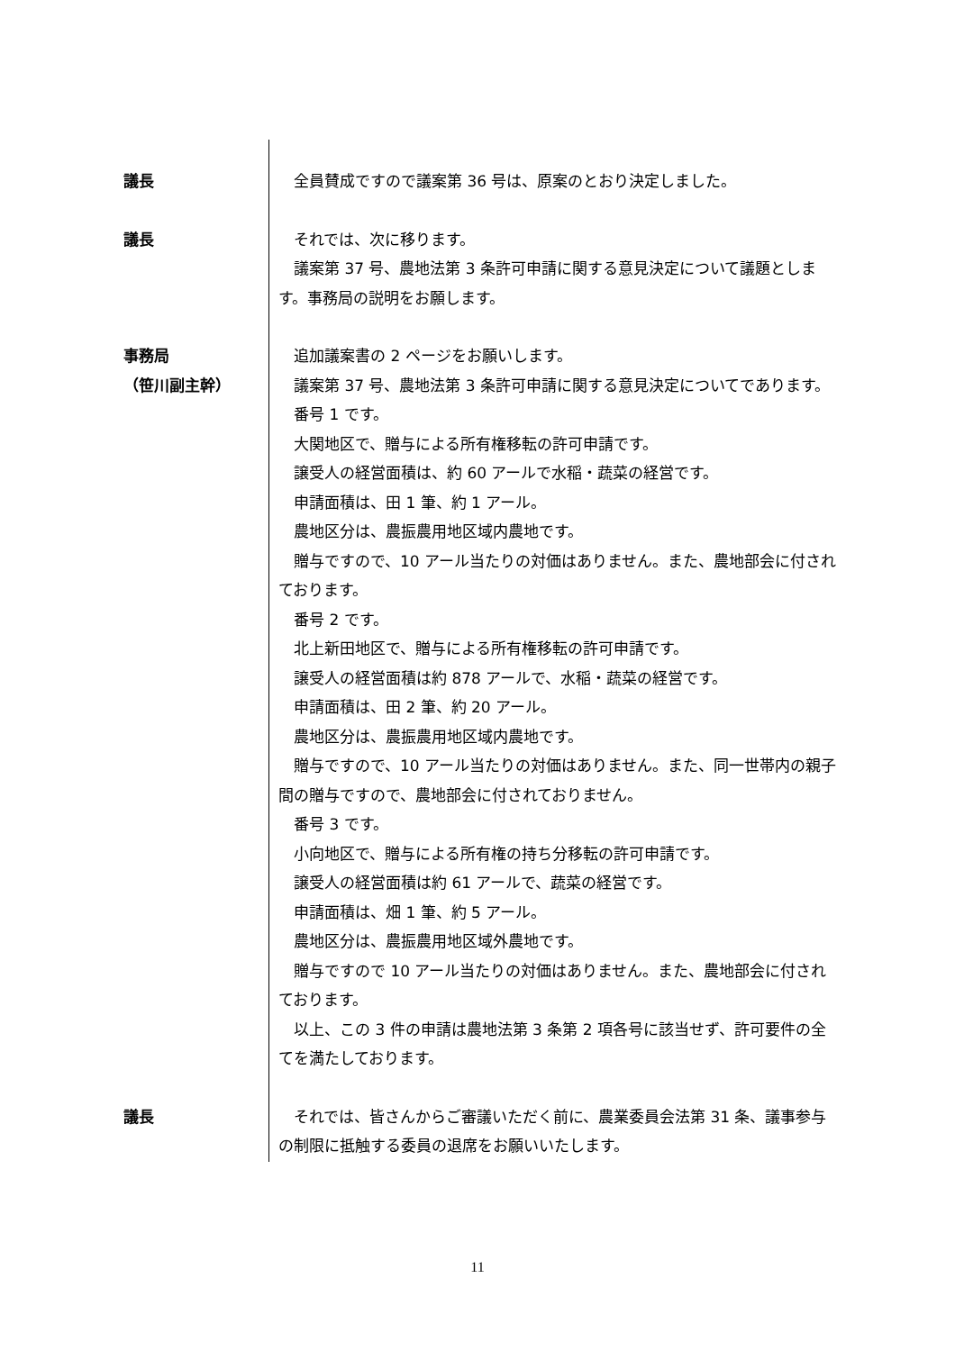議長 全員賛成ですので議案第 36 号は、原案のとおり決定しました。
議長 それでは、次に移ります。
議案第 37 号、農地法第 3 条許可申請に関する意見決定について議題とします。事務局の説明をお願します。
事務局
（笹川副主幹）
追加議案書の 2 ページをお願いします。
議案第 37 号、農地法第 3 条許可申請に関する意見決定についてであります。
番号 1 です。
大関地区で、贈与による所有権移転の許可申請です。
譲受人の経営面積は、約 60 アールで水稲・蔬菜の経営です。
申請面積は、田 1 筆、約 1 アール。
農地区分は、農振農用地区域内農地です。
贈与ですので、10 アール当たりの対価はありません。また、農地部会に付されております。
番号 2 です。
北上新田地区で、贈与による所有権移転の許可申請です。
譲受人の経営面積は約 878 アールで、水稲・蔬菜の経営です。
申請面積は、田 2 筆、約 20 アール。
農地区分は、農振農用地区域内農地です。
贈与ですので、10 アール当たりの対価はありません。また、同一世帯内の親子間の贈与ですので、農地部会に付されておりません。
番号 3 です。
小向地区で、贈与による所有権の持ち分移転の許可申請です。
譲受人の経営面積は約 61 アールで、蔬菜の経営です。
申請面積は、畑 1 筆、約 5 アール。
農地区分は、農振農用地区域外農地です。
贈与ですので 10 アール当たりの対価はありません。また、農地部会に付されております。
以上、この 3 件の申請は農地法第 3 条第 2 項各号に該当せず、許可要件の全てを満たしております。
議長 それでは、皆さんからご審議いただく前に、農業委員会法第 31 条、議事参与の制限に抵触する委員の退席をお願いいたします。
11